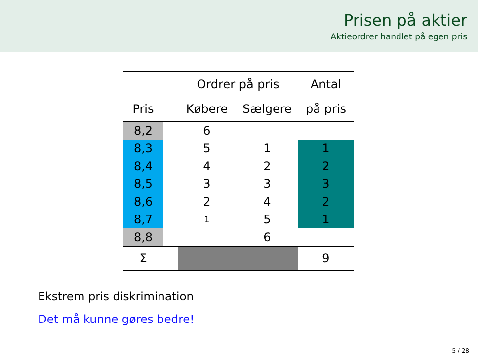Prisen på aktier
Aktieordrer handlet på egen pris
| | | Ordrer på pris | | Antal |
| --- | --- | --- | --- | --- |
| Pris | | Købere | Sælgere | på pris |
| 8,2 | | 6 | | |
| 8,3 | | 5 | 1 | 1 |
| 8,4 | | 4 | 2 | 2 |
| 8,5 | | 3 | 3 | 3 |
| 8,6 | | 2 | 4 | 2 |
| 8,7 | | 1 | 5 | 1 |
| 8,8 | | | 6 | |
| Σ | | | | 9 |
Ekstrem pris diskrimination
Det må kunne gøres bedre!
5 / 28